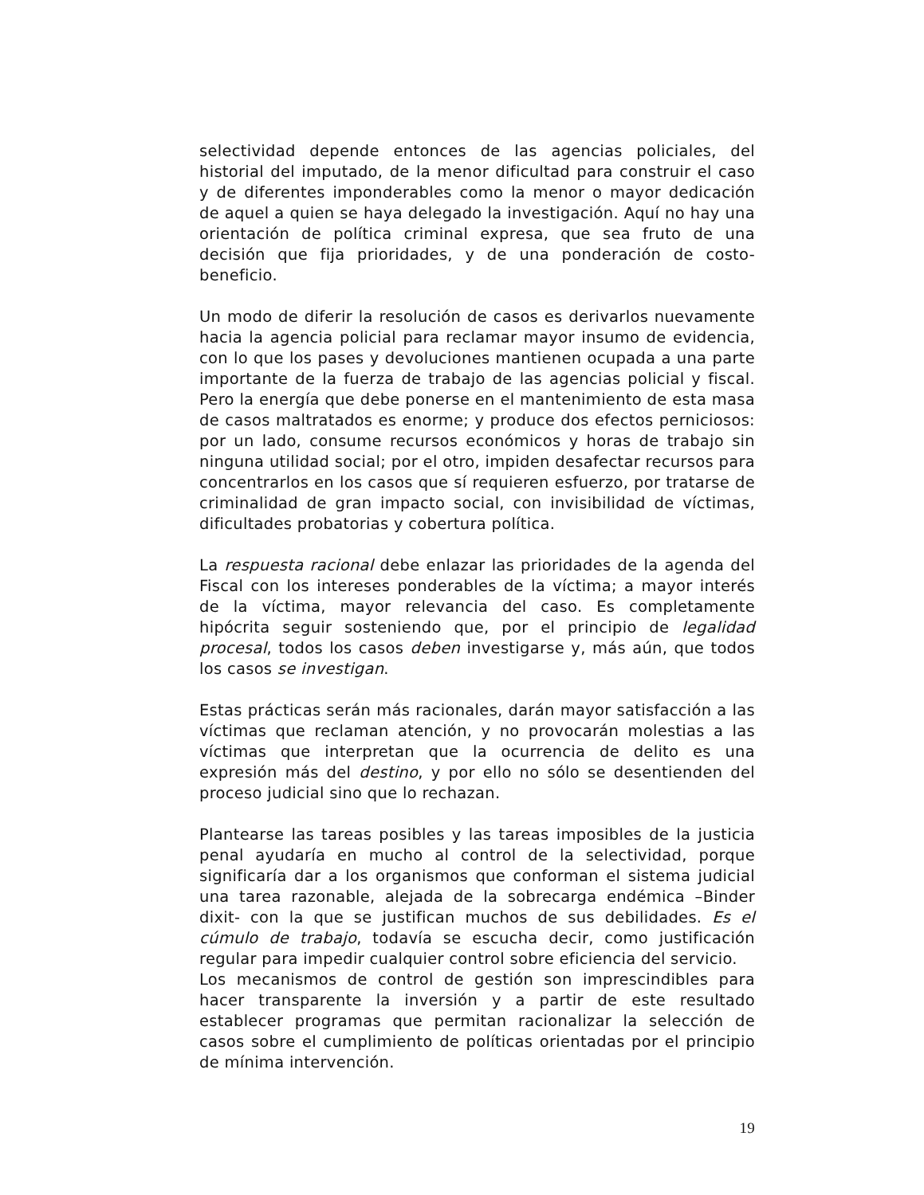selectividad depende entonces de las agencias policiales, del historial del imputado, de la menor dificultad para construir el caso y de diferentes imponderables como la menor o mayor dedicación de aquel a quien se haya delegado la investigación. Aquí no hay una orientación de política criminal expresa, que sea fruto de una decisión que fija prioridades, y de una ponderación de costo-beneficio.
Un modo de diferir la resolución de casos es derivarlos nuevamente hacia la agencia policial para reclamar mayor insumo de evidencia, con lo que los pases y devoluciones mantienen ocupada a una parte importante de la fuerza de trabajo de las agencias policial y fiscal. Pero la energía que debe ponerse en el mantenimiento de esta masa de casos maltratados es enorme; y produce dos efectos perniciosos: por un lado, consume recursos económicos y horas de trabajo sin ninguna utilidad social; por el otro, impiden desafectar recursos para concentrarlos en los casos que sí requieren esfuerzo, por tratarse de criminalidad de gran impacto social, con invisibilidad de víctimas, dificultades probatorias y cobertura política.
La respuesta racional debe enlazar las prioridades de la agenda del Fiscal con los intereses ponderables de la víctima; a mayor interés de la víctima, mayor relevancia del caso. Es completamente hipócrita seguir sosteniendo que, por el principio de legalidad procesal, todos los casos deben investigarse y, más aún, que todos los casos se investigan.
Estas prácticas serán más racionales, darán mayor satisfacción a las víctimas que reclaman atención, y no provocarán molestias a las víctimas que interpretan que la ocurrencia de delito es una expresión más del destino, y por ello no sólo se desentienden del proceso judicial sino que lo rechazan.
Plantearse las tareas posibles y las tareas imposibles de la justicia penal ayudaría en mucho al control de la selectividad, porque significaría dar a los organismos que conforman el sistema judicial una tarea razonable, alejada de la sobrecarga endémica –Binder dixit- con la que se justifican muchos de sus debilidades. Es el cúmulo de trabajo, todavía se escucha decir, como justificación regular para impedir cualquier control sobre eficiencia del servicio.
Los mecanismos de control de gestión son imprescindibles para hacer transparente la inversión y a partir de este resultado establecer programas que permitan racionalizar la selección de casos sobre el cumplimiento de políticas orientadas por el principio de mínima intervención.
19